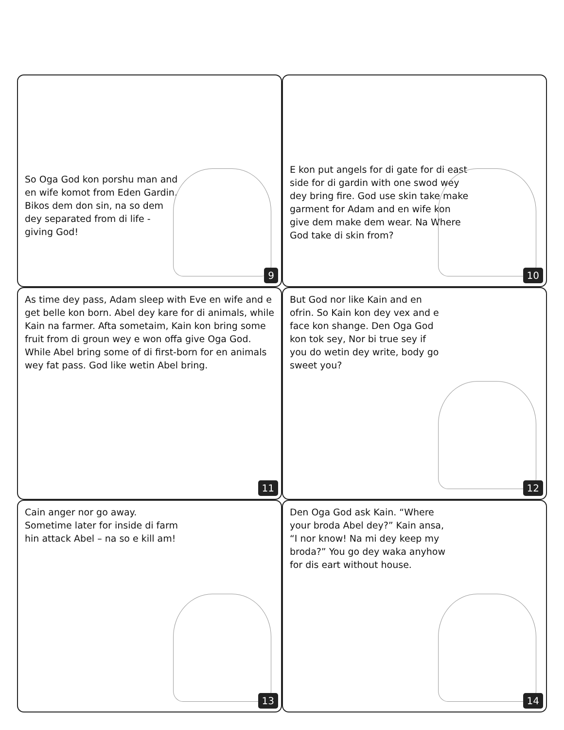So Oga God kon porshu man and en wife komot from Eden Gardin. Bikos dem don sin, na so dem dey separated from di life - giving God!
9
E kon put angels for di gate for di east side for di gardin with one swod wey dey bring fire. God use skin take make garment for Adam and en wife kon give dem make dem wear. Na Where God take di skin from?
10
As time dey pass, Adam sleep with Eve en wife and e get belle kon born. Abel dey kare for di animals, while Kain na farmer. Afta sometaim, Kain kon bring some fruit from di groun wey e won offa give Oga God. While Abel bring some of di first-born for en animals wey fat pass. God like wetin Abel bring.
11
But God nor like Kain and en ofrin. So Kain kon dey vex and e face kon shange. Den Oga God kon tok sey, Nor bi true sey if you do wetin dey write, body go sweet you?
12
Cain anger nor go away. Sometime later for inside di farm hin attack Abel – na so e kill am!
13
Den Oga God ask Kain. “Where your broda Abel dey?” Kain ansa, “I nor know! Na mi dey keep my broda?” You go dey waka anyhow for dis eart without house.
14